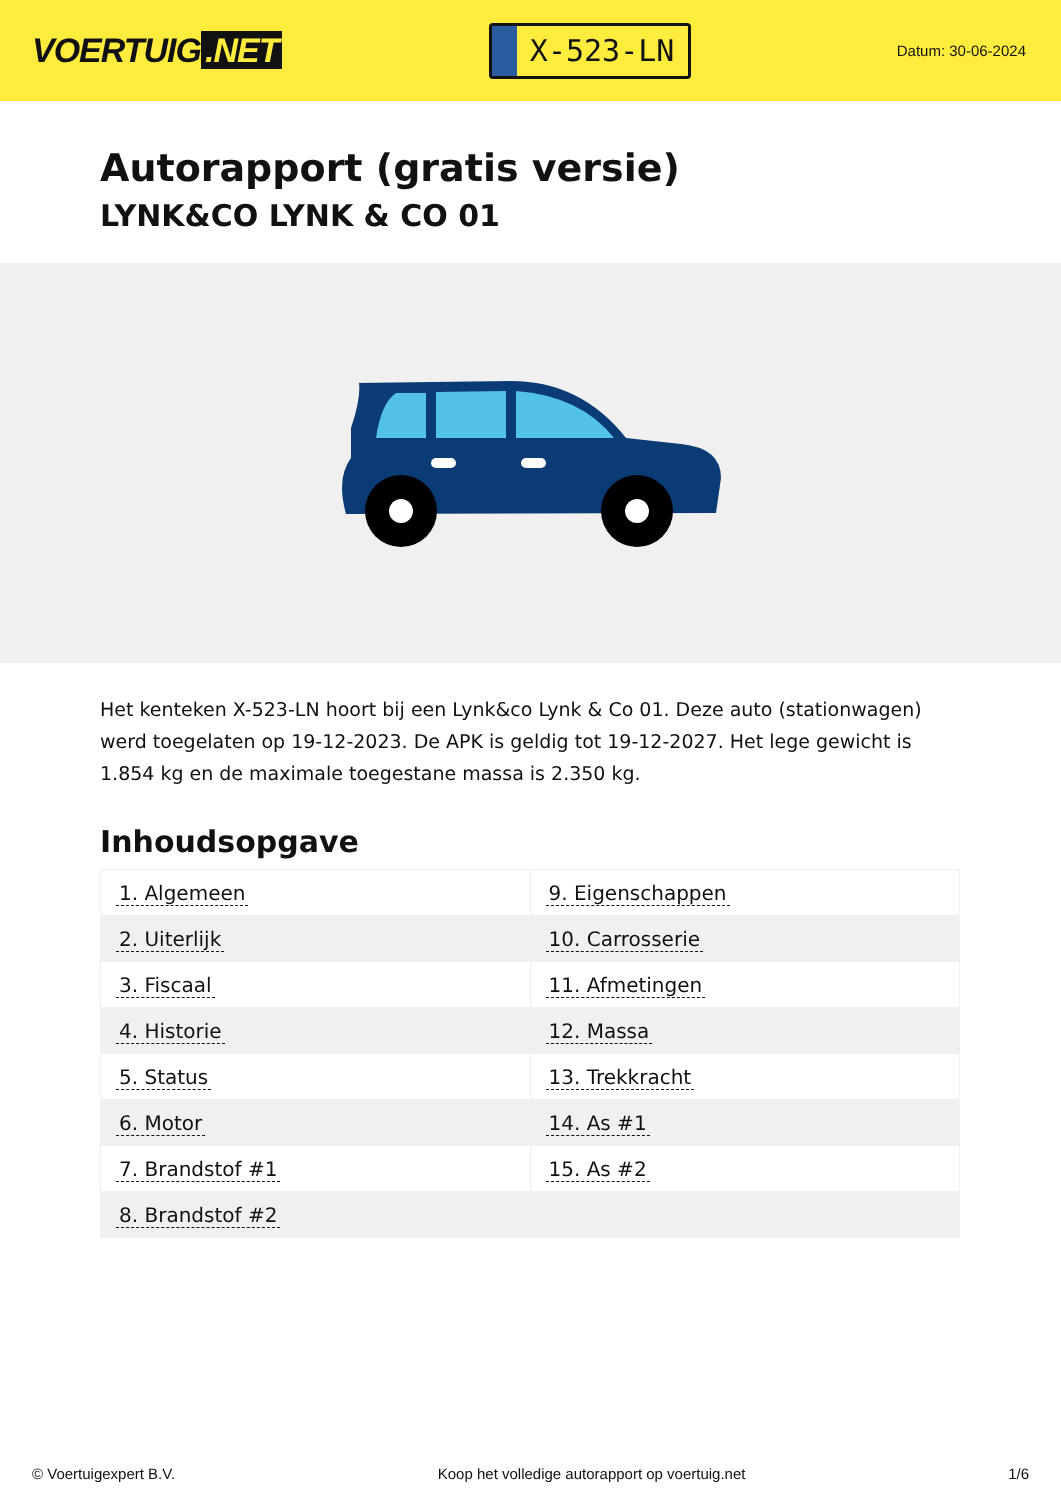VOERTUIG.NET
X-523-LN
Datum: 30-06-2024
Autorapport (gratis versie)
LYNK&CO LYNK & CO 01
Het kenteken X-523-LN hoort bij een Lynk&co Lynk & Co 01. Deze auto (stationwagen) werd toegelaten op 19-12-2023. De APK is geldig tot 19-12-2027. Het lege gewicht is 1.854 kg en de maximale toegestane massa is 2.350 kg.
Inhoudsopgave
| 1. Algemeen | 9. Eigenschappen |
| 2. Uiterlijk | 10. Carrosserie |
| 3. Fiscaal | 11. Afmetingen |
| 4. Historie | 12. Massa |
| 5. Status | 13. Trekkracht |
| 6. Motor | 14. As #1 |
| 7. Brandstof #1 | 15. As #2 |
| 8. Brandstof #2 | |
© Voertuigexpert B.V. Koop het volledige autorapport op voertuig.net
1/6